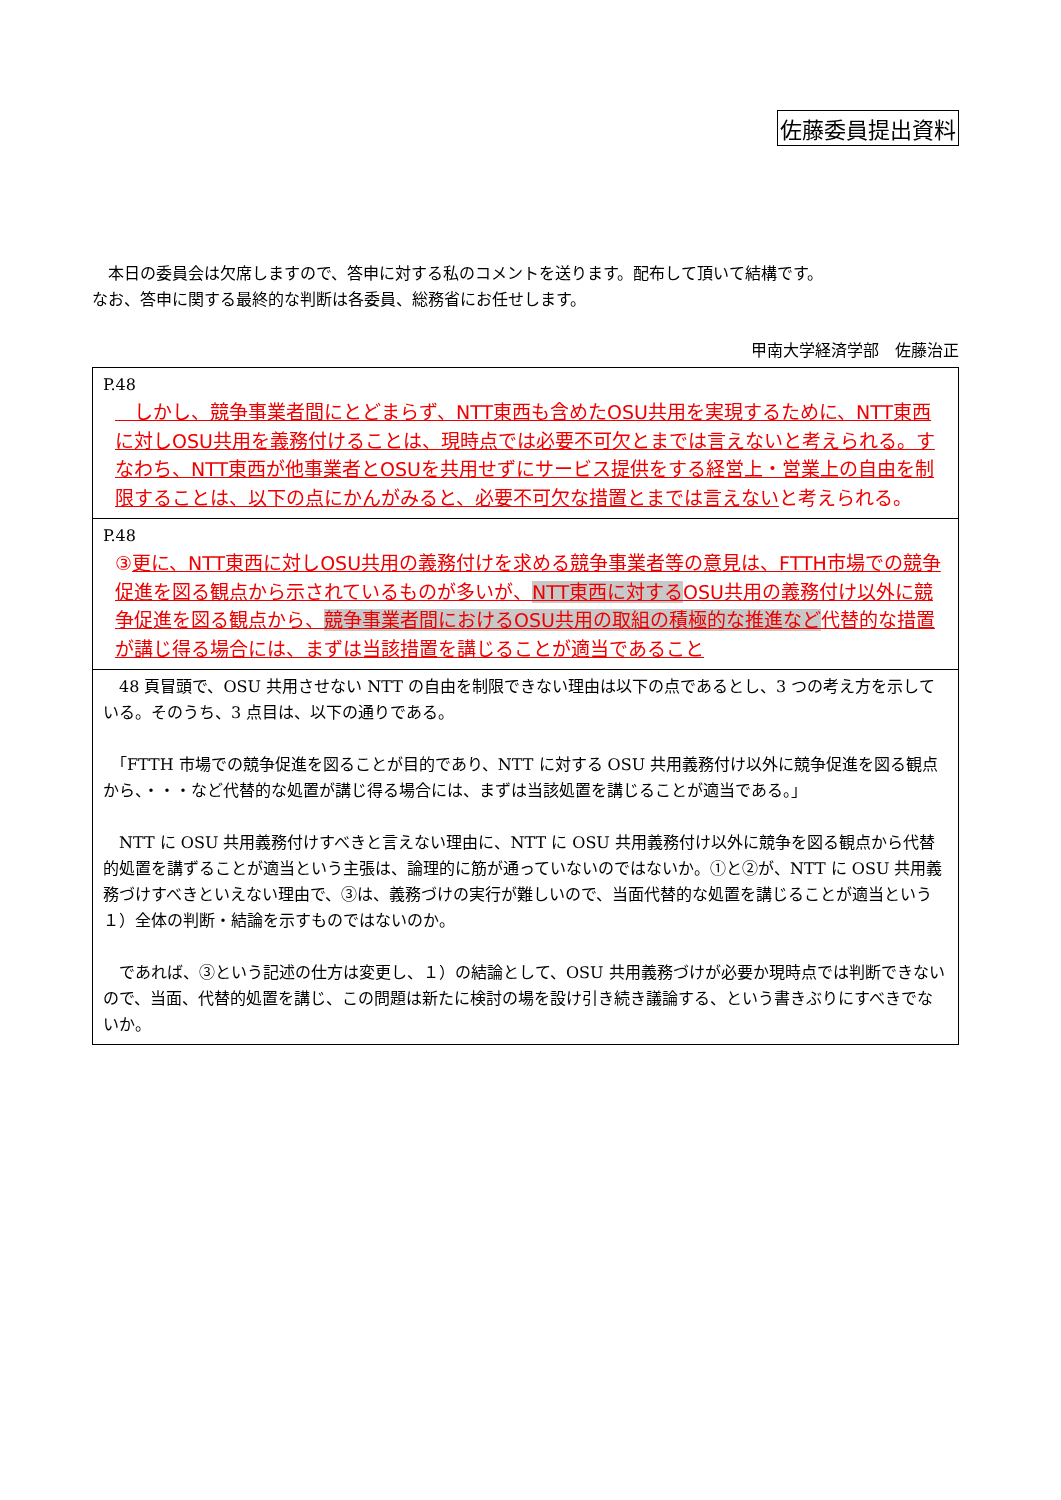佐藤委員提出資料
　本日の委員会は欠席しますので、答申に対する私のコメントを送ります。配布して頂いて結構です。
なお、答申に関する最終的な判断は各委員、総務省にお任せします。
甲南大学経済学部　佐藤治正
| P.48 しかし、競争事業者間にとどまらず、NTT東西も含めたOSU共用を実現するために、NTT東西に対しOSU共用を義務付けることは、現時点では必要不可欠とまでは言えないと考えられる。すなわち、NTT東西が他事業者とOSUを共用せずにサービス提供をする経営上・営業上の自由を制限することは、以下の点にかんがみると、必要不可欠な措置とまでは言えない と考えられる。 |
| P.48 ③ 更に、NTT東西に対しOSU共用の義務付けを求める競争事業者等の意見は、FTTH市場での競争促進を図る観点から示されているものが多いが、 NTT東西に対する OSU共用の義務付け以外に競争促進を図る観点から、 競争事業者間におけるOSU共用の取組の積極的な推進など 代替的な措置が講じ得る場合には、まずは当該措置を講じることが適当であること |
| 48 頁冒頭で、OSU 共用させない NTT の自由を制限できない理由は以下の点であるとし、3 つの考え方を示している。そのうち、3 点目は、以下の通りである。 「FTTH 市場での競争促進を図ることが目的であり、NTT に対する OSU 共用義務付け以外に競争促進を図る観点から、・・・など代替的な処置が講じ得る場合には、まずは当該処置を講じることが適当である。」 NTT に OSU 共用義務付けすべきと言えない理由に、NTT に OSU 共用義務付け以外に競争を図る観点から代替的処置を講ずることが適当という主張は、論理的に筋が通っていないのではないか。①と②が、NTT に OSU 共用義務づけすべきといえない理由で、③は、義務づけの実行が難しいので、当面代替的な処置を講じることが適当という１）全体の判断・結論を示すものではないのか。 であれば、③という記述の仕方は変更し、１）の結論として、OSU 共用義務づけが必要か現時点では判断できないので、当面、代替的処置を講じ、この問題は新たに検討の場を設け引き続き議論する、という書きぶりにすべきでないか。 |